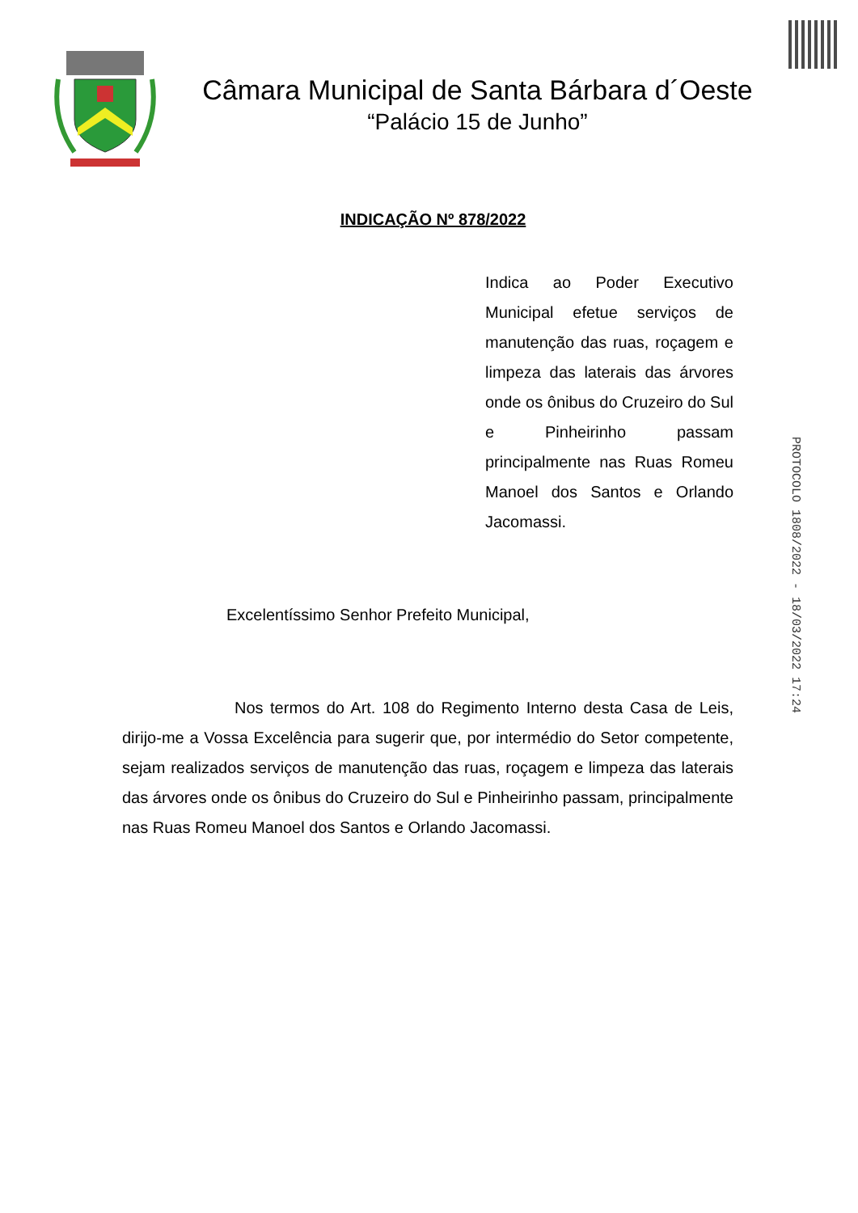Câmara Municipal de Santa Bárbara d´Oeste
“Palácio 15 de Junho”
INDICAÇÃO Nº 878/2022
Indica ao Poder Executivo Municipal efetue serviços de manutenção das ruas, roçagem e limpeza das laterais das árvores onde os ônibus do Cruzeiro do Sul e Pinheirinho passam principalmente nas Ruas Romeu Manoel dos Santos e Orlando Jacomassi.
Excelentíssimo Senhor Prefeito Municipal,
Nos termos do Art. 108 do Regimento Interno desta Casa de Leis, dirijo-me a Vossa Excelência para sugerir que, por intermédio do Setor competente, sejam realizados serviços de manutenção das ruas, roçagem e limpeza das laterais das árvores onde os ônibus do Cruzeiro do Sul e Pinheirinho passam, principalmente nas Ruas Romeu Manoel dos Santos e Orlando Jacomassi.
PROTOCOLO 1808/2022 - 18/03/2022 17:24